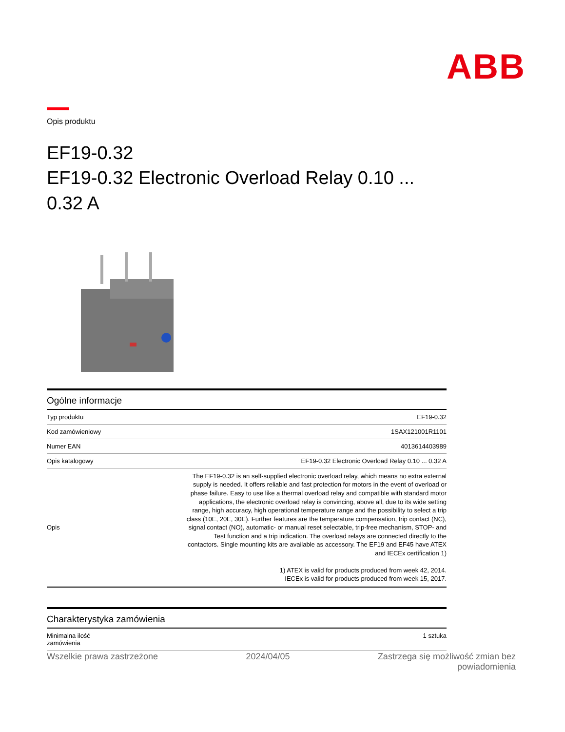ABB
Opis produktu
EF19-0.32
EF19-0.32 Electronic Overload Relay 0.10 ...
0.32 A
Ogólne informacje
| Typ produktu | EF19-0.32 |
| Kod zamówieniowy | 1SAX121001R1101 |
| Numer EAN | 4013614403989 |
| Opis katalogowy | EF19-0.32 Electronic Overload Relay 0.10 ... 0.32 A |
| Opis | The EF19-0.32 is an self-supplied electronic overload relay, which means no extra external supply is needed. It offers reliable and fast protection for motors in the event of overload or phase failure. Easy to use like a thermal overload relay and compatible with standard motor applications, the electronic overload relay is convincing, above all, due to its wide setting range, high accuracy, high operational temperature range and the possibility to select a trip class (10E, 20E, 30E). Further features are the temperature compensation, trip contact (NC), signal contact (NO), automatic- or manual reset selectable, trip-free mechanism, STOP- and Test function and a trip indication. The overload relays are connected directly to the contactors. Single mounting kits are available as accessory. The EF19 and EF45 have ATEX and IECEx certification 1) 1) ATEX is valid for products produced from week 42, 2014. IECEx is valid for products produced from week 15, 2017. |
Charakterystyka zamówienia
| Minimalna ilość zamówienia | 1 sztuka |
Wszelkie prawa zastrzeżone 2024/04/05 Zastrzega się możliwość zmian bez
powiadomienia